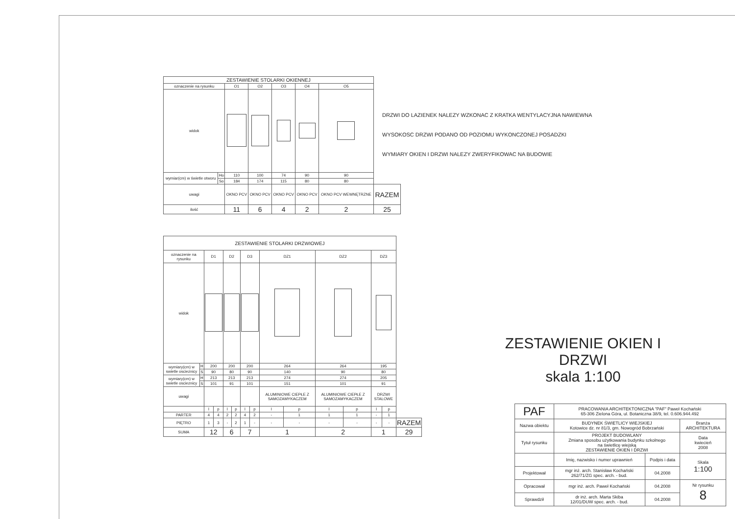| ZESTAWIENIE STOLARKI OKIENNEJ | | | | | | | |
| --- | --- | --- | --- | --- | --- | --- | --- |
| oznaczenie na rysunku | | O1 | O2 | O3 | O4 | O5 | |
| widok | | | | | | | |
| wymiar(cm) w świetle otworu | Ho | 110 | 100 | 74 | 90 | 90 | |
| | So | 184 | 174 | 115 | 80 | 80 | |
| uwagi | | OKNO PCV | OKNO PCV | OKNO PCV | OKNO PCV | OKNO PCV WEWNĘTRZNE | RAZEM |
| ilość | | 11 | 6 | 4 | 2 | 2 | 25 |
| ZESTAWIENIE STOLARKI DRZWIOWEJ | | | | | | | | | | | | | | |
| --- | --- | --- | --- | --- | --- | --- | --- | --- | --- | --- | --- | --- | --- | --- |
| oznaczenie na rysunku | | D1 | | D2 | | D3 | | DZ1 | | DZ2 | | DZ3 | | |
| widok | | | | | | | | | | | | | | |
| wymiary(cm) w swietle oscieznicy | H | 200 | | 200 | | 200 | | 264 | | 264 | | 195 | | |
| | S | 90 | | 80 | | 90 | | 140 | | 90 | | 80 | | |
| wymiary(cm) w swietle oscieznicy | H | 213 | | 213 | | 213 | | 274 | | 274 | | 205 | | |
| | S | 101 | | 91 | | 101 | | 151 | | 101 | | 91 | | |
| uwagi | | | | | | | | ALUMINIOWE CIEPŁE Z SAMOZAMYKACZEM | | ALUMINIOWE CIEPŁE Z SAMOZAMYKACZEM | | DRZWI STALOWE | | |
| | | l | p | l | p | l | p | l | p | l | p | l | p | |
| PARTER | | 4 | 4 | 2 | 2 | 4 | 2 | - | 1 | 1 | 1 | - | 1 | |
| PIĘTRO | | 1 | 3 | - | 2 | 1 | - | - | - | - | - | - | - | RAZEM |
| SUMA | | 12 | | 6 | | 7 | | 1 | | 2 | | 1 | | 29 |
DRZWI DO LAZIENEK NALEZY WZKONAC Z KRATKA WENTYLACYJNA NAWIEWNA
WYSOKOSC DRZWI PODANO OD POZIOMU WYKONCZONEJ POSADZKI
WYMIARY OKIEN I DRZWI NALEZY ZWERYFIKOWAC NA BUDOWIE
ZESTAWIENIE OKIEN I DRZWI
skala 1:100
| PAF | PRACOWANIA ARCHITEKTONICZNA "PAF" Paweł Kochański 65-306 Zielona Góra, ul. Botaniczna 38/9, tel. 0.606.944.492 | | |
| Nazwa obiektu | BUDYNEK ŚWIETLICY WIEJSKIEJ Kotowice dz. nr 81/3, gm. Nowogród Bobrzański | | Branża ARCHITEKTURA |
| Tytuł rysunku | PROJEKT BUDOWLANY Zmiana sposobu użytkowania budynku szkolnego na świetlicę wiejską ZESTAWIENIE OKIEN I DRZWI | | Data kwiecień 2008 |
| | Imię, nazwisko i numer uprawnień | Podpis i data | Skala 1:100 |
| Projektował | mgr inż. arch. Stanisław Kochański 262/71/ZG spec. arch. - bud. | 04.2008 | |
| Opracował | mgr inż. arch. Paweł Kochański | 04.2008 | Nr rysunku 8 |
| Sprawdził | dr inż. arch. Marta Skiba 12/01/DUW spec. arch. - bud. | 04.2008 | |